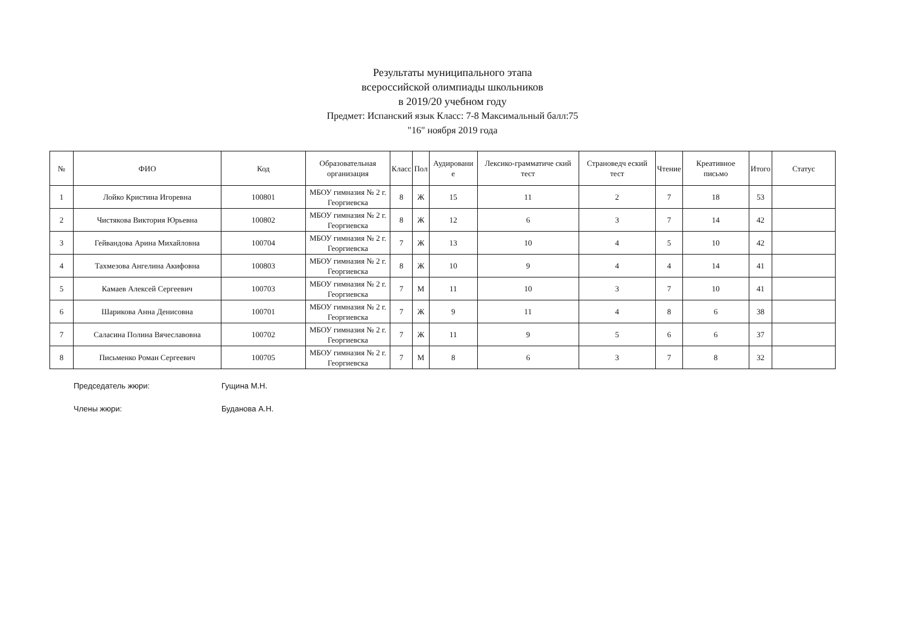Результаты муниципального этапа
всероссийской олимпиады школьников
в 2019/20 учебном году
Предмет: Испанский язык Класс: 7-8 Максимальный балл:75
"16" ноября 2019 года
| № | ФИО | Код | Образовательная организация | Класс | Пол | Аудировани е | Лексико-грамматиче ский тест | Страноведч еский тест | Чтение | Креативное письмо | Итого | Статус |
| --- | --- | --- | --- | --- | --- | --- | --- | --- | --- | --- | --- | --- |
| 1 | Лойко Кристина Игоревна | 100801 | МБОУ гимназия № 2 г. Георгиевска | 8 | Ж | 15 | 11 | 2 | 7 | 18 | 53 | |
| 2 | Чистякова Виктория Юрьевна | 100802 | МБОУ гимназия № 2 г. Георгиевска | 8 | Ж | 12 | 6 | 3 | 7 | 14 | 42 | |
| 3 | Гейвандова Арина Михайловна | 100704 | МБОУ гимназия № 2 г. Георгиевска | 7 | Ж | 13 | 10 | 4 | 5 | 10 | 42 | |
| 4 | Тахмезова Ангелина Акифовна | 100803 | МБОУ гимназия № 2 г. Георгиевска | 8 | Ж | 10 | 9 | 4 | 4 | 14 | 41 | |
| 5 | Камаев Алексей Сергеевич | 100703 | МБОУ гимназия № 2 г. Георгиевска | 7 | М | 11 | 10 | 3 | 7 | 10 | 41 | |
| 6 | Шарикова Анна Денисовна | 100701 | МБОУ гимназия № 2 г. Георгиевска | 7 | Ж | 9 | 11 | 4 | 8 | 6 | 38 | |
| 7 | Саласина Полина Вячеславовна | 100702 | МБОУ гимназия № 2 г. Георгиевска | 7 | Ж | 11 | 9 | 5 | 6 | 6 | 37 | |
| 8 | Письменко Роман Сергеевич | 100705 | МБОУ гимназия № 2 г. Георгиевска | 7 | М | 8 | 6 | 3 | 7 | 8 | 32 | |
Председатель жюри: Гущина М.Н.
Члены жюри: Буданова А.Н.